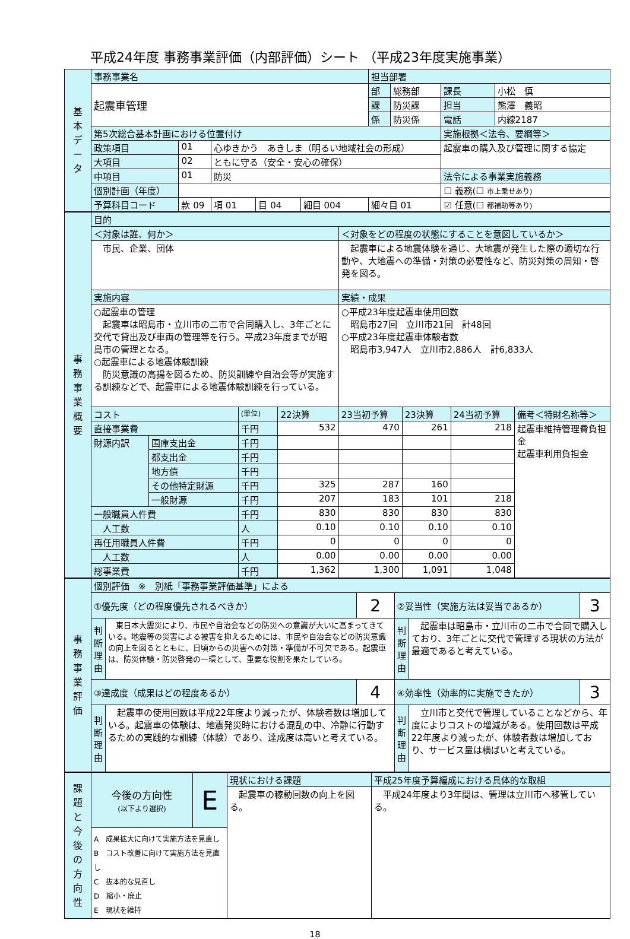平成24年度 事務事業評価（内部評価）シート （平成23年度実施事業）
| 基 本 デ ー タ | 事務事業名 | | | | | | 担当部署 | | | |
| | 起震車管理 | | | | | | 部 | 総務部 | 課長 | 小松 慎 |
| | | | | | | | 課 | 防災課 | 担当 | 熊澤 義昭 |
| | | | | | | | 係 | 防災係 | 電話 | 内線2187 |
| | 第5次総合基本計画における位置付け | | | | | | | | 実施根拠＜法令、要綱等＞ | |
| | 政策項目 | 01 | 心ゆきかう あきしま（明るい地域社会の形成） | | | | | | 起震車の購入及び管理に関する協定 | |
| | 大項目 | 02 | ともに守る（安全・安心の確保） | | | | | | | |
| | 中項目 | 01 | 防災 | | | | | | 法令による事業実施義務 | |
| | 個別計画（年度） | | | | | | | | ☐ 義務(☐ 市上乗せあり) | |
| | 予算科目コード | 款 09 | 項 01 | 目 04 | 細目 004 | 細々目 01 | | | ☑ 任意(☐ 都補助等あり) | |
| 事 務 事 業 概 要 | 目的 | | | | | | | |
| | ＜対象は誰、何か＞ | | | | ＜対象をどの程度の状態にすることを意図しているか＞ | | | |
| | 市民、企業、団体 | | | | 起震車による地震体験を通じ、大地震が発生した際の適切な行動や、大地震への準備・対策の必要性など、防災対策の周知・啓発を図る。 | | | |
| | 実施内容 | | | | 実績・成果 | | | |
| | ○起震車の管理 起震車は昭島市・立川市の二市で合同購入し、3年ごとに交代で貸出及び車両の管理等を行う。平成23年度までが昭島市の管理となる。 ○起震車による地震体験訓練 防災意識の高揚を図るため、防災訓練や自治会等が実施する訓練などで、起震車による地震体験訓練を行っている。 | | | | ○平成23年度起震車使用回数 昭島市27回 立川市21回 計48回 ○平成23年度起震車体験者数 昭島市3,947人 立川市2,886人 計6,833人 | | | |
| | コスト | | (単位) | 22決算 | 23当初予算 | 23決算 | 24当初予算 | 備考＜特財名称等＞ |
| | 直接事業費 | | 千円 | 532 | 470 | 261 | 218 | 起震車維持管理費負担金 起震車利用負担金 |
| | 財源内訳 | 国庫支出金 | 千円 | | | | | |
| | | 都支出金 | 千円 | | | | | |
| | | 地方債 | 千円 | | | | | |
| | | その他特定財源 | 千円 | 325 | 287 | 160 | | |
| | | 一般財源 | 千円 | 207 | 183 | 101 | 218 | |
| | 一般職員人件費 | | 千円 | 830 | 830 | 830 | 830 | |
| | 人工数 | | 人 | 0.10 | 0.10 | 0.10 | 0.10 | |
| | 再任用職員人件費 | | 千円 | 0 | 0 | 0 | 0 | |
| | 人工数 | | 人 | 0.00 | 0.00 | 0.00 | 0.00 | |
| | 総事業費 | | 千円 | 1,362 | 1,300 | 1,091 | 1,048 | |
| 事 務 事 業 評 価 | 個別評価 ※ 別紙「事務事業評価基準」による | | | | | |
| | ①優先度（どの程度優先されるべきか） | | 2 | ②妥当性（実施方法は妥当であるか） | | 3 |
| | 判断理由 | 東日本大震災により、市民や自治会などの防災への意識が大いに高まってきている。地震等の災害による被害を抑えるためには、市民や自治会などの防災意識の向上を図るとともに、日頃からの災害への対策・準備が不可欠である。起震車は、防災体験・防災啓発の一環として、重要な役割を果たしている。 | | 判断理由 | 起震車は昭島市・立川市の二市で合同で購入しており、3年ごとに交代で管理する現状の方法が最適であると考えている。 | |
| | ③達成度（成果はどの程度あるか） | | 4 | ④効率性（効率的に実施できたか） | | 3 |
| | 判断理由 | 起震車の使用回数は平成22年度より減ったが、体験者数は増加している。起震車の体験は、地震発災時における混乱の中、冷静に行動するための実践的な訓練（体験）であり、達成度は高いと考えている。 | | 判断理由 | 立川市と交代で管理していることなどから、年度によりコストの増減がある。使用回数は平成22年度より減ったが、体験者数は増加しており、サービス量は横ばいと考えている。 | |
| 課 題 と 今 後 の 方 向 性 | 今後の方向性 (以下より選択) | E | 現状における課題 | 平成25年度予算編成における具体的な取組 |
| | | | 起震車の稼動回数の向上を図る。 | 平成24年度より3年間は、管理は立川市へ移管している。 |
| | A 成果拡大に向けて実施方法を見直し B コスト改善に向けて実施方法を見直し C 抜本的な見直し D 縮小・廃止 E 現状を維持 | | | |
18